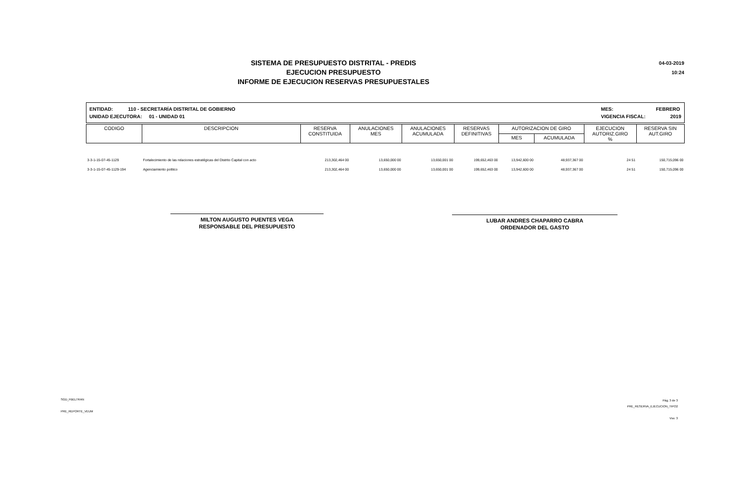SISTEMA DE PRESUPUESTO DISTRITAL - PREDIS
EJECUCION PRESUPUESTO
INFORME DE EJECUCION RESERVAS PRESUPUESTALES
04-03-2019
10:24
ENTIDAD: 110 - SECRETARÍA DISTRITAL DE GOBIERNO
UNIDAD EJECUTORA: 01 - UNIDAD 01
MES: FEBRERO
VIGENCIA FISCAL: 2019
| CODIGO | DESCRIPCION | RESERVA CONSTITUIDA | ANULACIONES MES | ANULACIONES ACUMULADA | RESERVAS DEFINITIVAS | AUTORIZACION DE GIRO | | EJECUCION AUTORIZ.GIRO % | RESERVA SIN AUT.GIRO |
| --- | --- | --- | --- | --- | --- | --- | --- | --- | --- |
| | | | | | | MES | ACUMULADA | | |
| 3-3-1-15-07-45-1129 | Fortalecimiento de las relaciones estratégicas del Distrito Capital con acto | 213,302,464 00 | 13,650,000 00 | 13,650,001 00 | 199,652,463 00 | 13,942,600 00 | 48,937,367 00 | 24 51 | 150,715,096 00 |
| 3-3-1-15-07-45-1129-194 | Agenciamiento politico | 213,302,464 00 | 13,650,000 00 | 13,650,001 00 | 199,652,463 00 | 13,942,600 00 | 48,937,367 00 | 24 51 | 150,715,096 00 |
MILTON AUGUSTO PUENTES VEGA
RESPONSABLE DEL PRESUPUESTO
LUBAR ANDRES CHAPARRO CABRA
ORDENADOR DEL GASTO
SGD_FBELTRAN
PRE_REPORTE_VEUM
Pág. 3 de 3
PRE_RESERVA_EJECUCION_TIPO2
Vss: 3